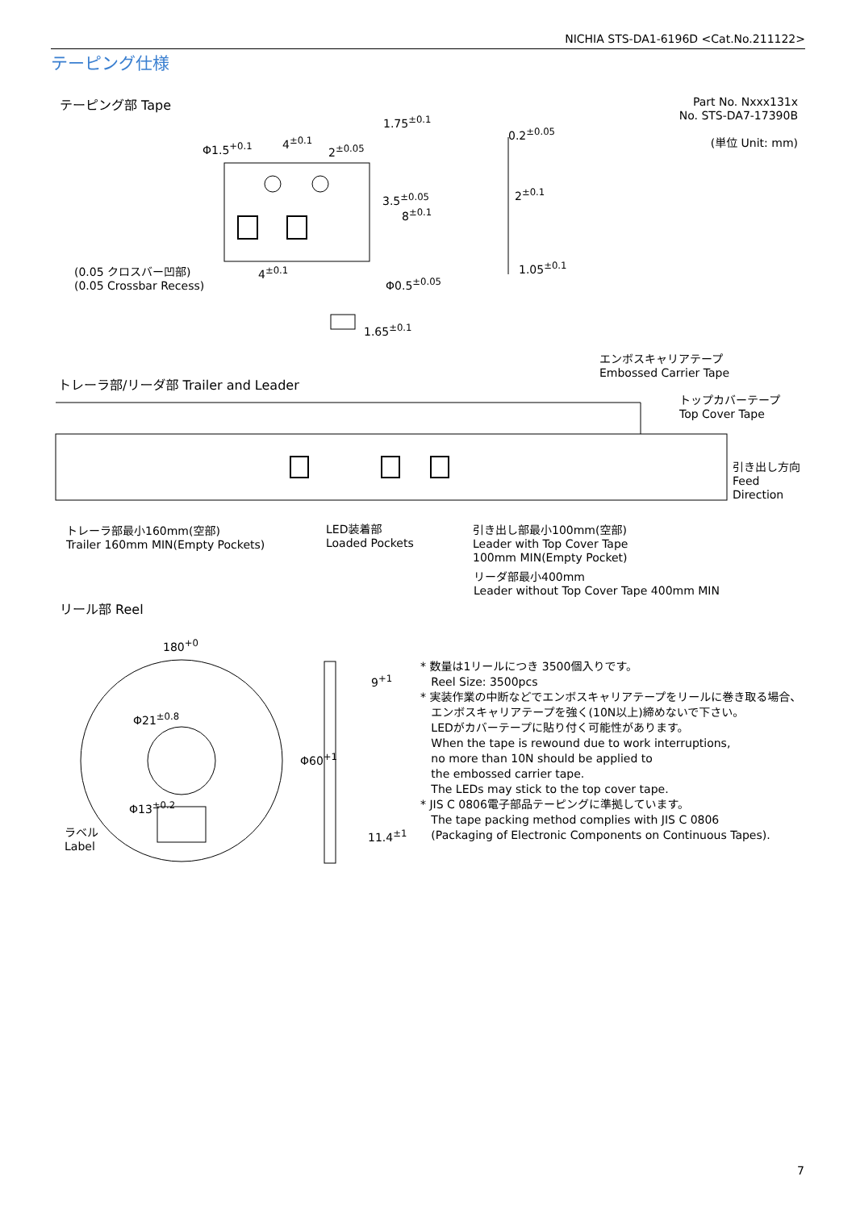NICHIA STS-DA1-6196D <Cat.No.211122>
テーピング仕様
テーピング部 Tape
Part No. Nxxx131x
No. STS-DA7-17390B
(単位 Unit: mm)
Φ1.5<sup>+0.1</sup> 4<sup>±0.1</sup>
2<sup>±0.05</sup>
1.75<sup>±0.1</sup>
3.5<sup>±0.05</sup>
8<sup>±0.1</sup>
0.2<sup>±0.05</sup>
2<sup>±0.1</sup>
1.05<sup>±0.1</sup>
4<sup>±0.1</sup>
(0.05 クロスバー凹部)
(0.05 Crossbar Recess)
Φ0.5<sup>±0.05</sup>
1.65<sup>±0.1</sup>
エンボスキャリアテープ
Embossed Carrier Tape
トレーラ部/リーダ部 Trailer and Leader
トップカバーテープ
Top Cover Tape
引き出し方向
Feed
Direction
トレーラ部最小160mm(空部)
Trailer 160mm MIN(Empty Pockets)
LED装着部
Loaded Pockets
引き出し部最小100mm(空部)
Leader with Top Cover Tape
100mm MIN(Empty Pocket)
リーダ部最小400mm
Leader without Top Cover Tape 400mm MIN
リール部 Reel
180<sup>+0</sup>
Φ21<sup>±0.8</sup>
Φ13<sup>±0.2</sup>
ラベル
Label
Φ60<sup>+1</sup>
9<sup>+1</sup>
11.4<sup>±1</sup>
* 数量は1リールにつき 3500個入りです。
Reel Size: 3500pcs
* 実装作業の中断などでエンボスキャリアテープをリールに巻き取る場合、
エンボスキャリアテープを強く(10N以上)締めないで下さい。
LEDがカバーテープに貼り付く可能性があります。
When the tape is rewound due to work interruptions,
no more than 10N should be applied to
the embossed carrier tape.
The LEDs may stick to the top cover tape.
* JIS C 0806電子部品テーピングに準拠しています。
The tape packing method complies with JIS C 0806
(Packaging of Electronic Components on Continuous Tapes).
7